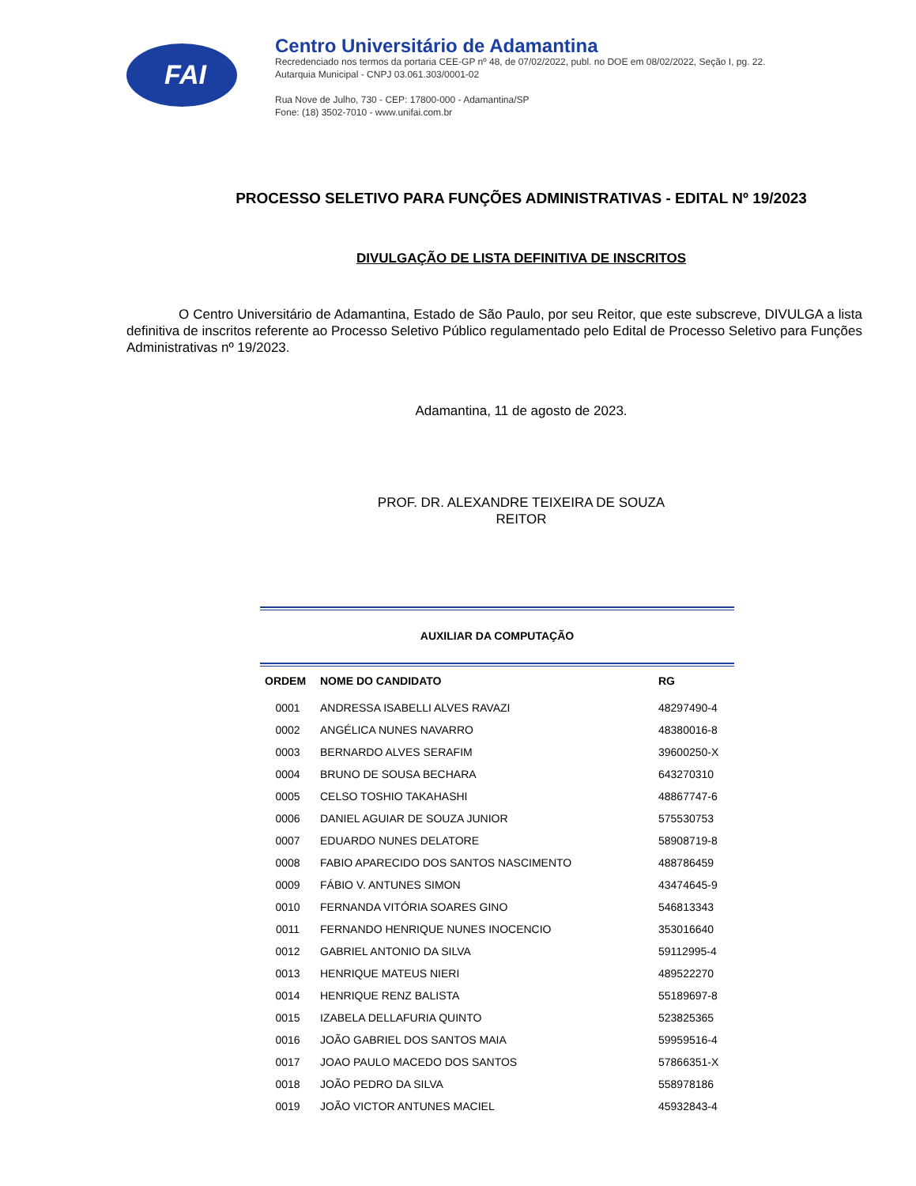FAI
Centro Universitário de Adamantina
Recredenciado nos termos da portaria CEE-GP nº 48, de 07/02/2022, publ. no DOE em 08/02/2022, Seção I, pg. 22.
Autarquia Municipal - CNPJ 03.061.303/0001-02
Rua Nove de Julho, 730 - CEP: 17800-000 - Adamantina/SP
Fone: (18) 3502-7010 - www.unifai.com.br
PROCESSO SELETIVO PARA FUNÇÕES ADMINISTRATIVAS - EDITAL Nº 19/2023
DIVULGAÇÃO DE LISTA DEFINITIVA DE INSCRITOS
O Centro Universitário de Adamantina, Estado de São Paulo, por seu Reitor, que este subscreve, DIVULGA a lista definitiva de inscritos referente ao Processo Seletivo Público regulamentado pelo Edital de Processo Seletivo para Funções Administrativas nº 19/2023.
Adamantina, 11 de agosto de 2023.
PROF. DR. ALEXANDRE TEIXEIRA DE SOUZA
REITOR
AUXILIAR DA COMPUTAÇÃO
| ORDEM | NOME DO CANDIDATO | RG |
| --- | --- | --- |
| 0001 | ANDRESSA ISABELLI ALVES RAVAZI | 48297490-4 |
| 0002 | ANGÉLICA NUNES NAVARRO | 48380016-8 |
| 0003 | BERNARDO ALVES SERAFIM | 39600250-X |
| 0004 | BRUNO DE SOUSA BECHARA | 643270310 |
| 0005 | CELSO TOSHIO TAKAHASHI | 48867747-6 |
| 0006 | DANIEL AGUIAR DE SOUZA JUNIOR | 575530753 |
| 0007 | EDUARDO NUNES DELATORE | 58908719-8 |
| 0008 | FABIO APARECIDO DOS SANTOS NASCIMENTO | 488786459 |
| 0009 | FÁBIO V. ANTUNES SIMON | 43474645-9 |
| 0010 | FERNANDA VITÓRIA SOARES GINO | 546813343 |
| 0011 | FERNANDO HENRIQUE NUNES INOCENCIO | 353016640 |
| 0012 | GABRIEL ANTONIO DA SILVA | 59112995-4 |
| 0013 | HENRIQUE MATEUS NIERI | 489522270 |
| 0014 | HENRIQUE RENZ BALISTA | 55189697-8 |
| 0015 | IZABELA DELLAFURIA QUINTO | 523825365 |
| 0016 | JOÃO GABRIEL DOS SANTOS MAIA | 59959516-4 |
| 0017 | JOAO PAULO MACEDO DOS SANTOS | 57866351-X |
| 0018 | JOÃO PEDRO DA SILVA | 558978186 |
| 0019 | JOÃO VICTOR ANTUNES MACIEL | 45932843-4 |